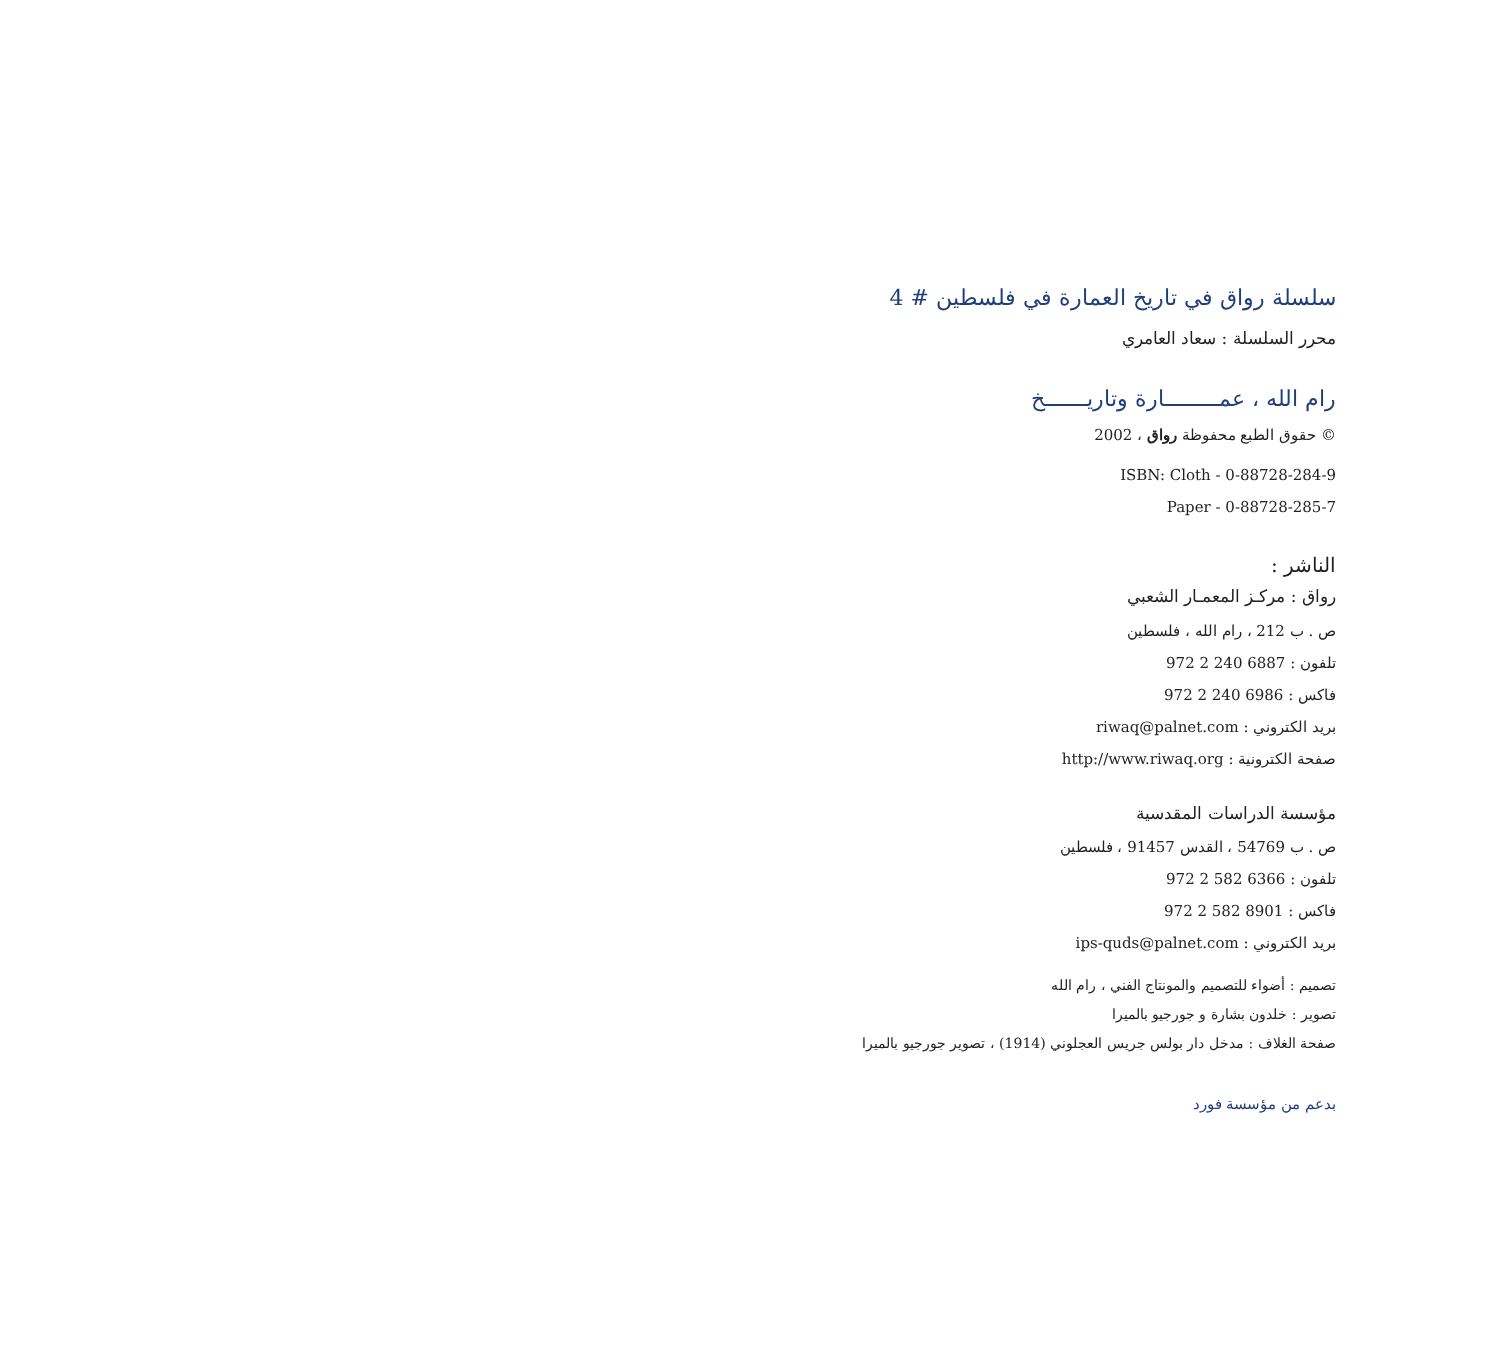سلسلة رواق في تاريخ العمارة في فلسطين # 4
محرر السلسلة : سعاد العامري
رام الله ، عمـــــــــارة وتاريـــــــخ
© حقوق الطبع محفوظة رواق ، 2002
ISBN: Cloth - 0-88728-284-9
Paper - 0-88728-285-7
الناشر :
رواق : مركـز المعمـار الشعبي
ص . ب 212 ، رام الله ، فلسطين
تلفون : 6887 240 2 972
فاكس : 6986 240 2 972
بريد الكتروني : riwaq@palnet.com
صفحة الكترونية : http://www.riwaq.org
مؤسسة الدراسات المقدسية
ص . ب 54769 ، القدس 91457 ، فلسطين
تلفون : 6366 582 2 972
فاكس : 8901 582 2 972
بريد الكتروني : ips-quds@palnet.com
تصميم : أضواء للتصميم والمونتاج الفني ، رام الله
تصوير : خلدون بشارة و جورجيو بالميرا
صفحة الغلاف : مدخل دار بولس جريس العجلوني (1914) ، تصوير جورجيو بالميرا
بدعم من مؤسسة فورد